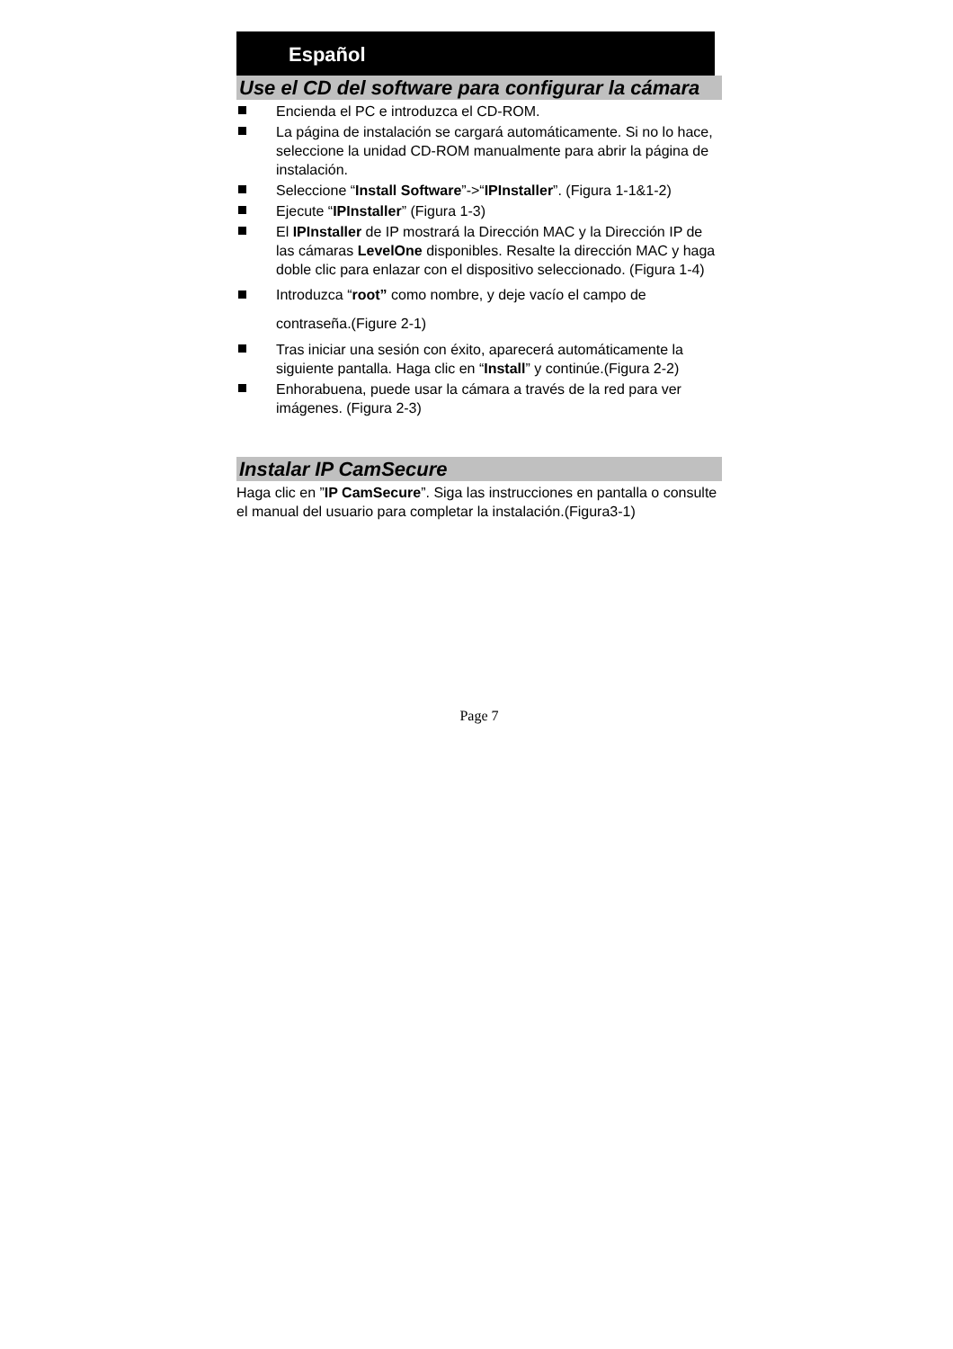Español
Use el CD del software para configurar la cámara
Encienda el PC e introduzca el CD-ROM.
La página de instalación se cargará automáticamente. Si no lo hace, seleccione la unidad CD-ROM manualmente para abrir la página de instalación.
Seleccione “Install Software”->“IPInstaller”. (Figura 1-1&1-2)
Ejecute “IPInstaller” (Figura 1-3)
El IPInstaller de IP mostrará la Dirección MAC y la Dirección IP de las cámaras LevelOne disponibles. Resalte la dirección MAC y haga doble clic para enlazar con el dispositivo seleccionado. (Figura 1-4)
Introduzca “root” como nombre, y deje vacío el campo de contraseña.(Figure 2-1)
Tras iniciar una sesión con éxito, aparecerá automáticamente la siguiente pantalla. Haga clic en “Install” y continúe.(Figura 2-2)
Enhorabuena, puede usar la cámara a través de la red para ver imágenes. (Figura 2-3)
Instalar IP CamSecure
Haga clic en ”IP CamSecure”. Siga las instrucciones en pantalla o consulte el manual del usuario para completar la instalación.(Figura3-1)
Page 7